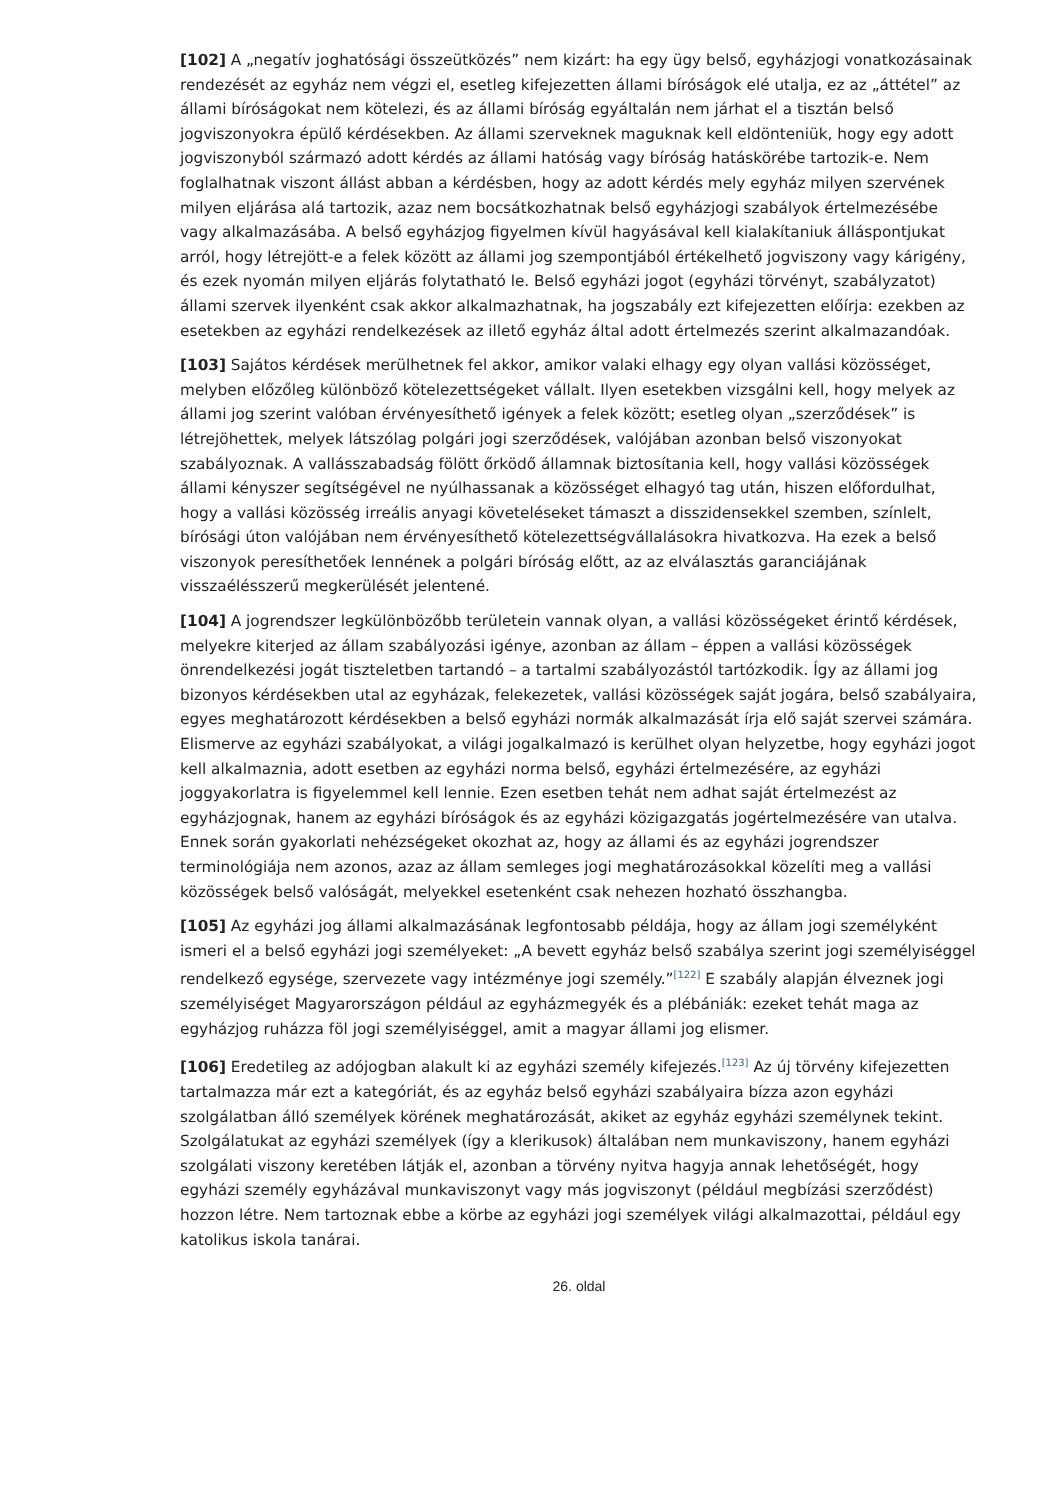[102] A „negatív joghatósági összeütközés” nem kizárt: ha egy ügy belső, egyházjogi vonatkozásainak rendezését az egyház nem végzi el, esetleg kifejezetten állami bíróságok elé utalja, ez az „áttétel” az állami bíróságokat nem kötelezi, és az állami bíróság egyáltalán nem járhat el a tisztán belső jogviszonyokra épülő kérdésekben. Az állami szerveknek maguknak kell eldönteniük, hogy egy adott jogviszonyból származó adott kérdés az állami hatóság vagy bíróság hatáskörébe tartozik-e. Nem foglalhatnak viszont állást abban a kérdésben, hogy az adott kérdés mely egyház milyen szervének milyen eljárása alá tartozik, azaz nem bocsátkozhatnak belső egyházjogi szabályok értelmezésébe vagy alkalmazásába. A belső egyházjog figyelmen kívül hagyásával kell kialakítaniuk álláspontjukat arról, hogy létrejött-e a felek között az állami jog szempontjából értékelhető jogviszony vagy kárigény, és ezek nyomán milyen eljárás folytatható le. Belső egyházi jogot (egyházi törvényt, szabályzatot) állami szervek ilyenként csak akkor alkalmazhatnak, ha jogszabály ezt kifejezetten előírja: ezekben az esetekben az egyházi rendelkezések az illető egyház által adott értelmezés szerint alkalmazandóak.
[103] Sajátos kérdések merülhetnek fel akkor, amikor valaki elhagy egy olyan vallási közösséget, melyben előzőleg különböző kötelezettségeket vállalt. Ilyen esetekben vizsgálni kell, hogy melyek az állami jog szerint valóban érvényesíthető igények a felek között; esetleg olyan „szerződések” is létrejöhettek, melyek látszólag polgári jogi szerződések, valójában azonban belső viszonyokat szabályoznak. A vallásszabadság fölött őrködő államnak biztosítania kell, hogy vallási közösségek állami kényszer segítségével ne nyúlhassanak a közösséget elhagyó tag után, hiszen előfordulhat, hogy a vallási közösség irreális anyagi követeléseket támaszt a disszidensekkel szemben, színlelt, bírósági úton valójában nem érvényesíthető kötelezettségvállalásokra hivatkozva. Ha ezek a belső viszonyok peresíthetőek lennének a polgári bíróság előtt, az az elválasztás garanciájának visszaélésszerű megkerülését jelentené.
[104] A jogrendszer legkülönbözőbb területein vannak olyan, a vallási közösségeket érintő kérdések, melyekre kiterjed az állam szabályozási igénye, azonban az állam – éppen a vallási közösségek önrendelkezési jogát tiszteletben tartandó – a tartalmi szabályozástól tartózkodik. Így az állami jog bizonyos kérdésekben utal az egyházak, felekezetek, vallási közösségek saját jogára, belső szabályaira, egyes meghatározott kérdésekben a belső egyházi normák alkalmazását írja elő saját szervei számára. Elismerve az egyházi szabályokat, a világi jogalkalmazó is kerülhet olyan helyzetbe, hogy egyházi jogot kell alkalmaznia, adott esetben az egyházi norma belső, egyházi értelmezésére, az egyházi joggyakorlatra is figyelemmel kell lennie. Ezen esetben tehát nem adhat saját értelmezést az egyházjognak, hanem az egyházi bíróságok és az egyházi közigazgatás jogértelmezésére van utalva. Ennek során gyakorlati nehézségeket okozhat az, hogy az állami és az egyházi jogrendszer terminológiája nem azonos, azaz az állam semleges jogi meghatározásokkal közelíti meg a vallási közösségek belső valóságát, melyekkel esetenként csak nehezen hozható összhangba.
[105] Az egyházi jog állami alkalmazásának legfontosabb példája, hogy az állam jogi személyként ismeri el a belső egyházi jogi személyeket: „A bevett egyház belső szabálya szerint jogi személyiséggel rendelkező egysége, szervezete vagy intézménye jogi személy.”<sup>[122]</sup> E szabály alapján élveznek jogi személyiséget Magyarországon például az egyházmegyék és a plébániák: ezeket tehát maga az egyházjog ruházza föl jogi személyiséggel, amit a magyar állami jog elismer.
[106] Eredetileg az adójogban alakult ki az egyházi személy kifejezés.<sup>[123]</sup> Az új törvény kifejezetten tartalmazza már ezt a kategóriát, és az egyház belső egyházi szabályaira bízza azon egyházi szolgálatban álló személyek körének meghatározását, akiket az egyház egyházi személynek tekint. Szolgálatukat az egyházi személyek (így a klerikusok) általában nem munkaviszony, hanem egyházi szolgálati viszony keretében látják el, azonban a törvény nyitva hagyja annak lehetőségét, hogy egyházi személy egyházával munkaviszonyt vagy más jogviszonyt (például megbízási szerződést) hozzon létre. Nem tartoznak ebbe a körbe az egyházi jogi személyek világi alkalmazottai, például egy katolikus iskola tanárai.
26. oldal